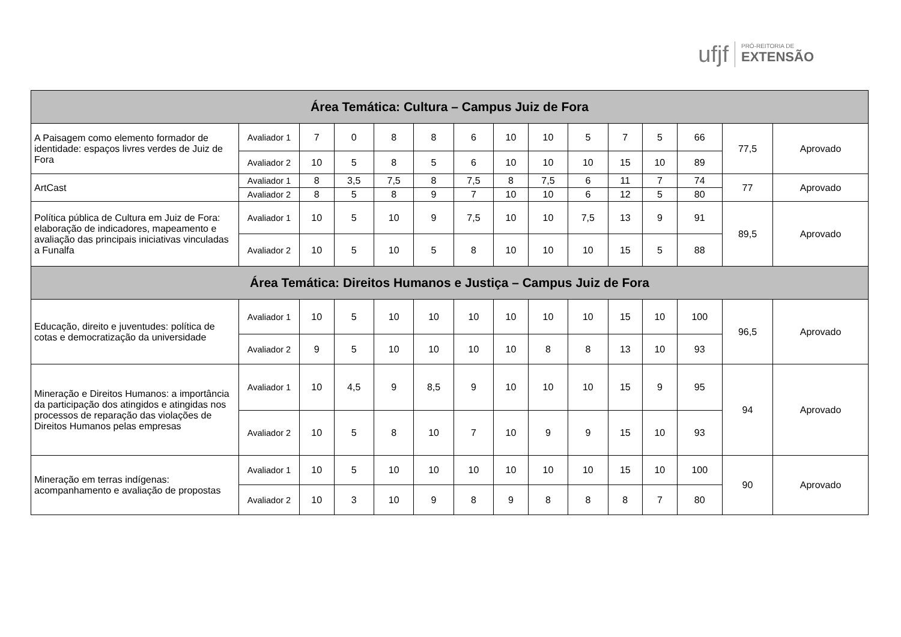ufjf
PRÓ-REITORIA DE
EXTENSÃO
| Área Temática: Cultura – Campus Juiz de Fora | | | | | | | | | | | | | | |
| --- | --- | --- | --- | --- | --- | --- | --- | --- | --- | --- | --- | --- | --- | --- |
| A Paisagem como elemento formador de identidade: espaços livres verdes de Juiz de Fora | Avaliador 1 | 7 | 0 | 8 | 8 | 6 | 10 | 10 | 5 | 7 | 5 | 66 | 77,5 | Aprovado |
| | Avaliador 2 | 10 | 5 | 8 | 5 | 6 | 10 | 10 | 10 | 15 | 10 | 89 | | |
| ArtCast | Avaliador 1 | 8 | 3,5 | 7,5 | 8 | 7,5 | 8 | 7,5 | 6 | 11 | 7 | 74 | 77 | Aprovado |
| | Avaliador 2 | 8 | 5 | 8 | 9 | 7 | 10 | 10 | 6 | 12 | 5 | 80 | | |
| Política pública de Cultura em Juiz de Fora: elaboração de indicadores, mapeamento e avaliação das principais iniciativas vinculadas a Funalfa | Avaliador 1 | 10 | 5 | 10 | 9 | 7,5 | 10 | 10 | 7,5 | 13 | 9 | 91 | 89,5 | Aprovado |
| | Avaliador 2 | 10 | 5 | 10 | 5 | 8 | 10 | 10 | 10 | 15 | 5 | 88 | | |
| Área Temática: Direitos Humanos e Justiça – Campus Juiz de Fora | | | | | | | | | | | | | | |
| Educação, direito e juventudes: política de cotas e democratização da universidade | Avaliador 1 | 10 | 5 | 10 | 10 | 10 | 10 | 10 | 10 | 15 | 10 | 100 | 96,5 | Aprovado |
| | Avaliador 2 | 9 | 5 | 10 | 10 | 10 | 10 | 8 | 8 | 13 | 10 | 93 | | |
| Mineração e Direitos Humanos: a importância da participação dos atingidos e atingidas nos processos de reparação das violações de Direitos Humanos pelas empresas | Avaliador 1 | 10 | 4,5 | 9 | 8,5 | 9 | 10 | 10 | 10 | 15 | 9 | 95 | 94 | Aprovado |
| | Avaliador 2 | 10 | 5 | 8 | 10 | 7 | 10 | 9 | 9 | 15 | 10 | 93 | | |
| Mineração em terras indígenas: acompanhamento e avaliação de propostas | Avaliador 1 | 10 | 5 | 10 | 10 | 10 | 10 | 10 | 10 | 15 | 10 | 100 | 90 | Aprovado |
| | Avaliador 2 | 10 | 3 | 10 | 9 | 8 | 9 | 8 | 8 | 8 | 7 | 80 | | |